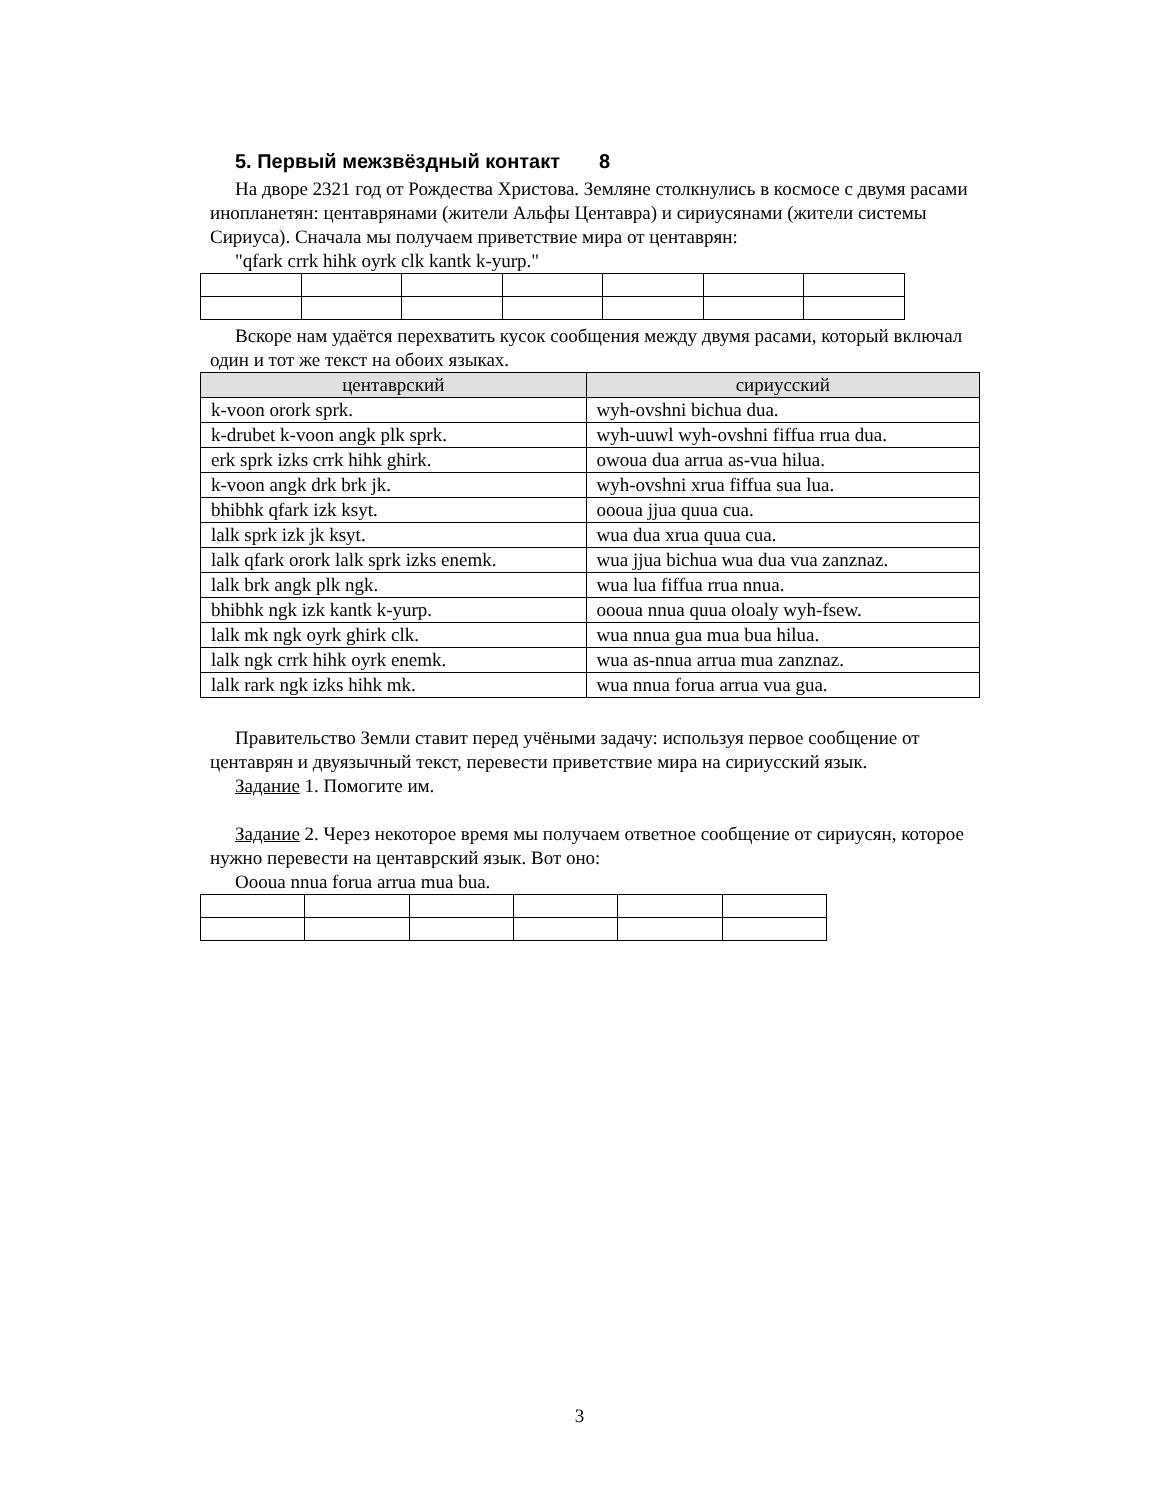5. Первый межзвёздный контакт 8
На дворе 2321 год от Рождества Христова. Земляне столкнулись в космосе с двумя расами инопланетян: центаврянами (жители Альфы Центавра) и сириусянами (жители системы Сириуса). Сначала мы получаем приветствие мира от центаврян:
"qfark crrk hihk oyrk clk kantk k-yurp."
Вскоре нам удаётся перехватить кусок сообщения между двумя расами, который включал один и тот же текст на обоих языках.
| центаврский | сириусский |
| --- | --- |
| k-voon orork sprk. | wyh-ovshni bichua dua. |
| k-drubet k-voon angk plk sprk. | wyh-uuwl wyh-ovshni fiffua rrua dua. |
| erk sprk izks crrk hihk ghirk. | owoua dua arrua as-vua hilua. |
| k-voon angk drk brk jk. | wyh-ovshni xrua fiffua sua lua. |
| bhibhk qfark izk ksyt. | oooua jjua quua cua. |
| lalk sprk izk jk ksyt. | wua dua xrua quua cua. |
| lalk qfark orork lalk sprk izks enemk. | wua jjua bichua wua dua vua zanznaz. |
| lalk brk angk plk ngk. | wua lua fiffua rrua nnua. |
| bhibhk ngk izk kantk k-yurp. | oooua nnua quua oloaly wyh-fsew. |
| lalk mk ngk oyrk ghirk clk. | wua nnua gua mua bua hilua. |
| lalk ngk crrk hihk oyrk enemk. | wua as-nnua arrua mua zanznaz. |
| lalk rark ngk izks hihk mk. | wua nnua forua arrua vua gua. |
Правительство Земли ставит перед учёными задачу: используя первое сообщение от центаврян и двуязычный текст, перевести приветствие мира на сириусский язык.
Задание 1. Помогите им.
Задание 2. Через некоторое время мы получаем ответное сообщение от сириусян, которое нужно перевести на центаврский язык. Вот оно:
Oooua nnua forua arrua mua bua.
3